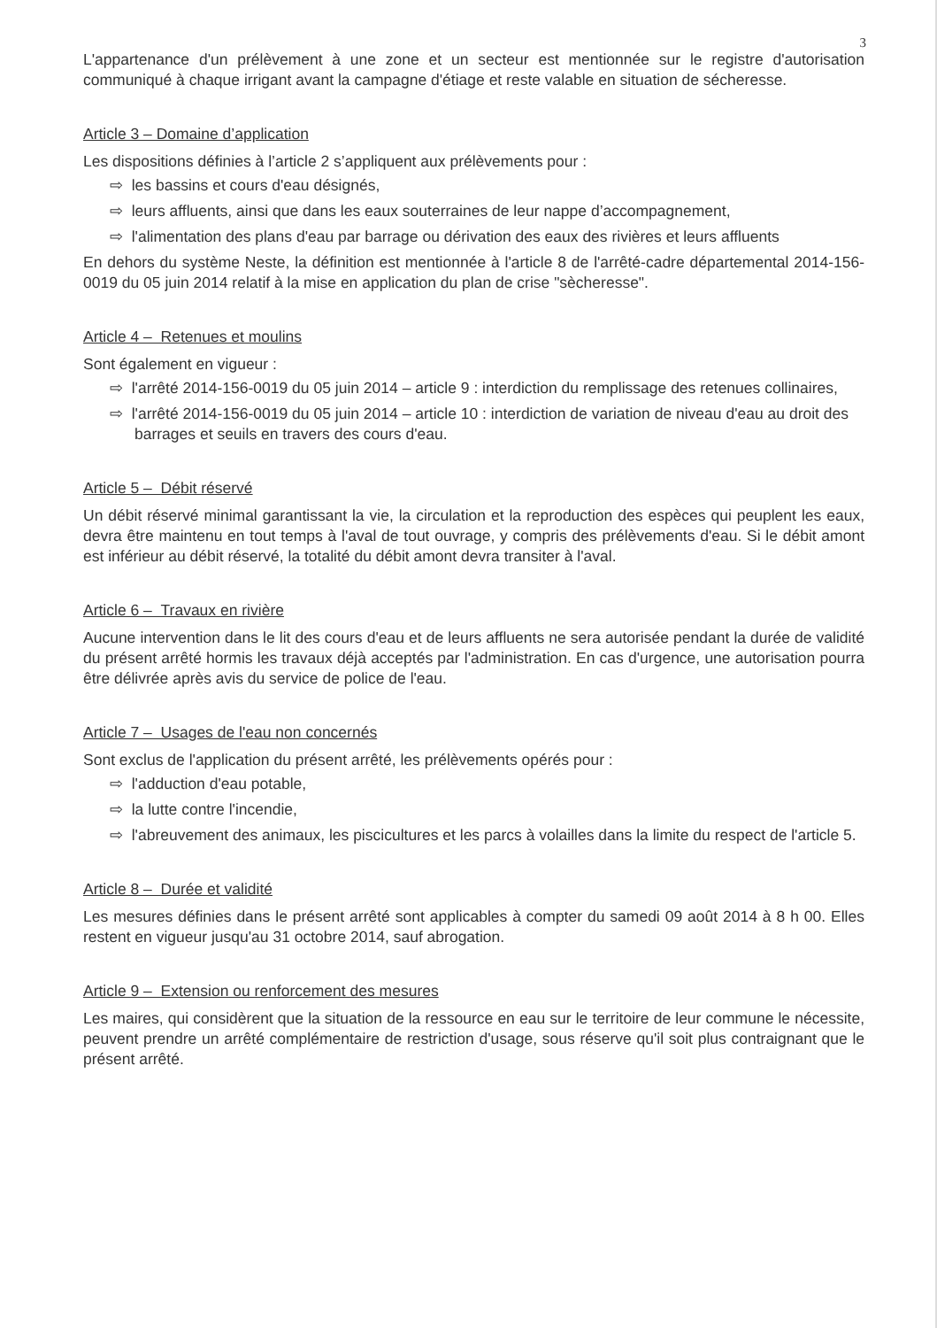3
L'appartenance d'un prélèvement à une zone et un secteur est mentionnée sur le registre d'autorisation communiqué à chaque irrigant avant la campagne d'étiage et reste valable en situation de sécheresse.
Article 3 – Domaine d’application
Les dispositions définies à l’article 2 s’appliquent aux prélèvements pour :
⇨ les bassins et cours d'eau désignés,
⇨ leurs affluents, ainsi que dans les eaux souterraines de leur nappe d’accompagnement,
⇨ l'alimentation des plans d'eau par barrage ou dérivation des eaux des rivières et leurs affluents
En dehors du système Neste, la définition est mentionnée à l'article 8 de l'arrêté-cadre départemental 2014-156-0019 du 05 juin 2014 relatif à la mise en application du plan de crise "sècheresse".
Article 4 – Retenues et moulins
Sont également en vigueur :
⇨ l'arrêté 2014-156-0019 du 05 juin 2014 – article 9 : interdiction du remplissage des retenues collinaires,
⇨ l'arrêté 2014-156-0019 du 05 juin 2014 – article 10 : interdiction de variation de niveau d'eau au droit des barrages et seuils en travers des cours d'eau.
Article 5 – Débit réservé
Un débit réservé minimal garantissant la vie, la circulation et la reproduction des espèces qui peuplent les eaux, devra être maintenu en tout temps à l'aval de tout ouvrage, y compris des prélèvements d'eau. Si le débit amont est inférieur au débit réservé, la totalité du débit amont devra transiter à l'aval.
Article 6 – Travaux en rivière
Aucune intervention dans le lit des cours d'eau et de leurs affluents ne sera autorisée pendant la durée de validité du présent arrêté hormis les travaux déjà acceptés par l'administration. En cas d'urgence, une autorisation pourra être délivrée après avis du service de police de l'eau.
Article 7 – Usages de l'eau non concernés
Sont exclus de l'application du présent arrêté, les prélèvements opérés pour :
⇨ l'adduction d'eau potable,
⇨ la lutte contre l'incendie,
⇨ l'abreuvement des animaux, les piscicultures et les parcs à volailles dans la limite du respect de l'article 5.
Article 8 – Durée et validité
Les mesures définies dans le présent arrêté sont applicables à compter du samedi 09 août 2014 à 8 h 00. Elles restent en vigueur jusqu'au 31 octobre 2014, sauf abrogation.
Article 9 – Extension ou renforcement des mesures
Les maires, qui considèrent que la situation de la ressource en eau sur le territoire de leur commune le nécessite, peuvent prendre un arrêté complémentaire de restriction d'usage, sous réserve qu'il soit plus contraignant que le présent arrêté.